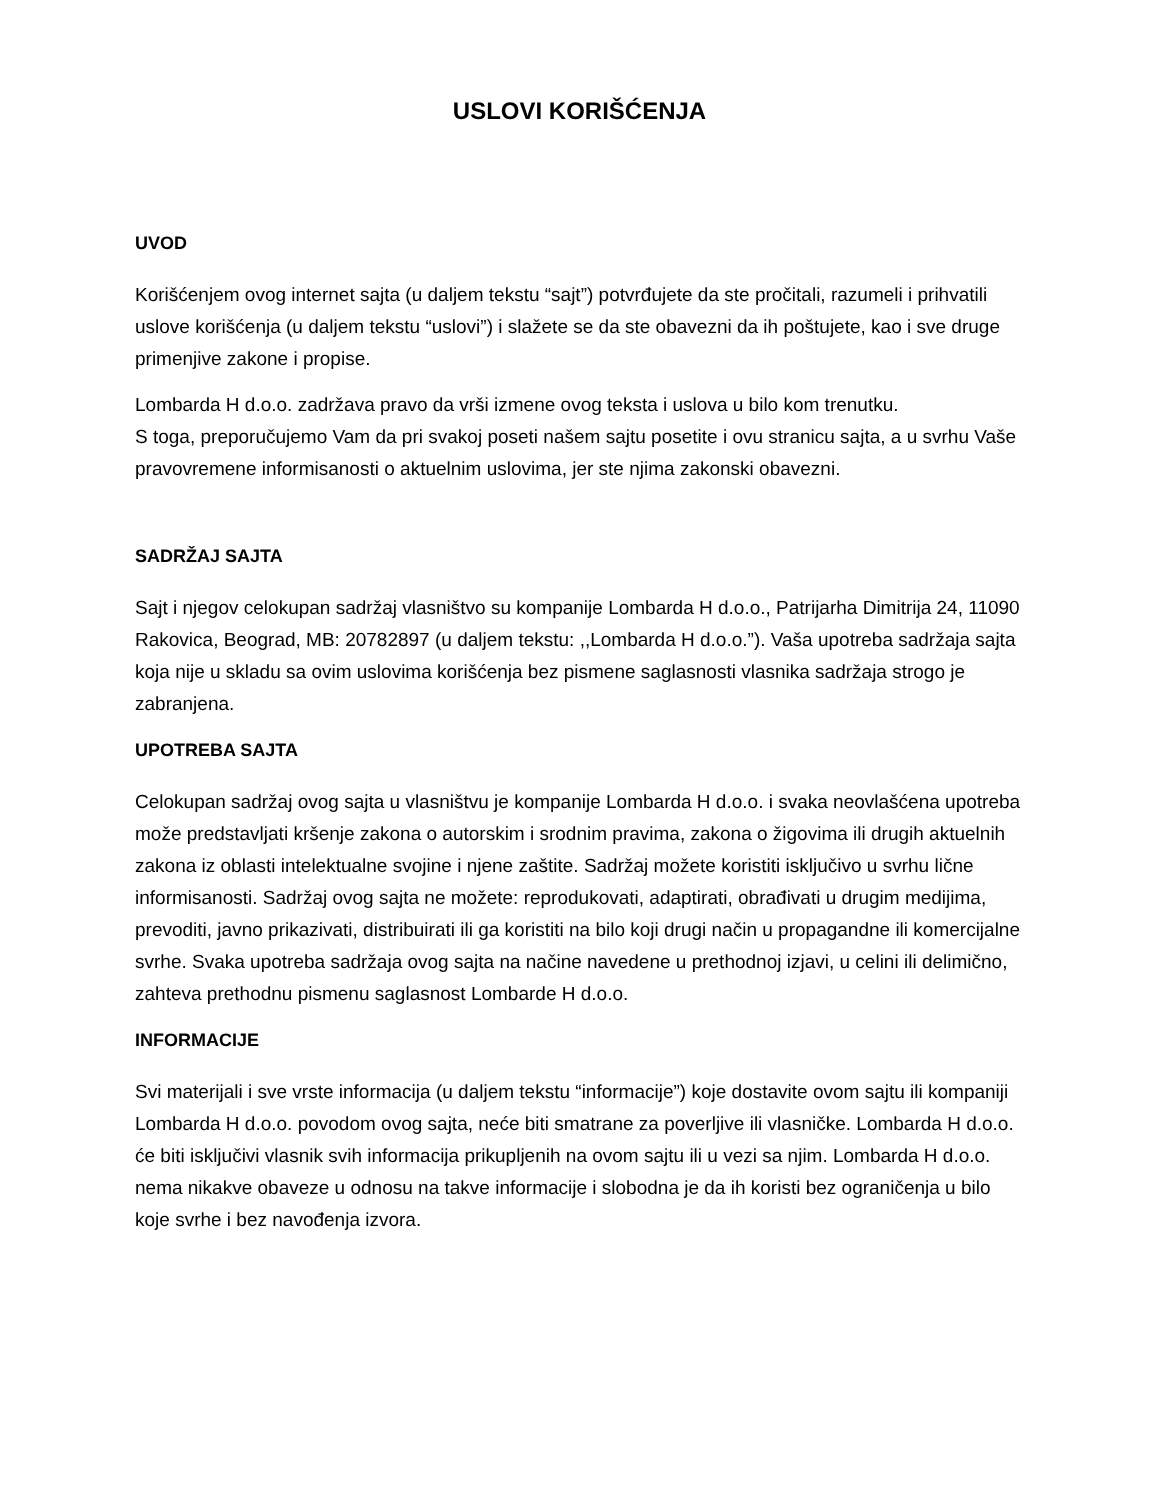USLOVI KORIŠĆENJA
UVOD
Korišćenjem ovog internet sajta (u daljem tekstu “sajt”) potvrđujete da ste pročitali, razumeli i prihvatili uslove korišćenja (u daljem tekstu “uslovi”) i slažete se da ste obavezni da ih poštujete, kao i sve druge primenjive zakone i propise.
Lombarda H d.o.o. zadržava pravo da vrši izmene ovog teksta i uslova u bilo kom trenutku.
S toga, preporučujemo Vam da pri svakoj poseti našem sajtu posetite i ovu stranicu sajta, a u svrhu Vaše pravovremene informisanosti o aktuelnim uslovima, jer ste njima zakonski obavezni.
SADRŽAJ SAJTA
Sajt i njegov celokupan sadržaj vlasništvo su kompanije Lombarda H d.o.o., Patrijarha Dimitrija 24, 11090 Rakovica, Beograd, MB: 20782897 (u daljem tekstu: ,,Lombarda H d.o.o.”). Vaša upotreba sadržaja sajta koja nije u skladu sa ovim uslovima korišćenja bez pismene saglasnosti vlasnika sadržaja strogo je zabranjena.
UPOTREBA SAJTA
Celokupan sadržaj ovog sajta u vlasništvu je kompanije Lombarda H d.o.o. i svaka neovlašćena upotreba može predstavljati kršenje zakona o autorskim i srodnim pravima, zakona o žigovima ili drugih aktuelnih zakona iz oblasti intelektualne svojine i njene zaštite. Sadržaj možete koristiti isključivo u svrhu lične informisanosti. Sadržaj ovog sajta ne možete: reprodukovati, adaptirati, obrađivati u drugim medijima, prevoditi, javno prikazivati, distribuirati ili ga koristiti na bilo koji drugi način u propagandne ili komercijalne svrhe. Svaka upotreba sadržaja ovog sajta na načine navedene u prethodnoj izjavi, u celini ili delimično, zahteva prethodnu pismenu saglasnost Lombarde H d.o.o.
INFORMACIJE
Svi materijali i sve vrste informacija (u daljem tekstu “informacije”) koje dostavite ovom sajtu ili kompaniji Lombarda H d.o.o. povodom ovog sajta, neće biti smatrane za poverljive ili vlasničke. Lombarda H d.o.o. će biti isključivi vlasnik svih informacija prikupljenih na ovom sajtu ili u vezi sa njim. Lombarda H d.o.o. nema nikakve obaveze u odnosu na takve informacije i slobodna je da ih koristi bez ograničenja u bilo koje svrhe i bez navođenja izvora.